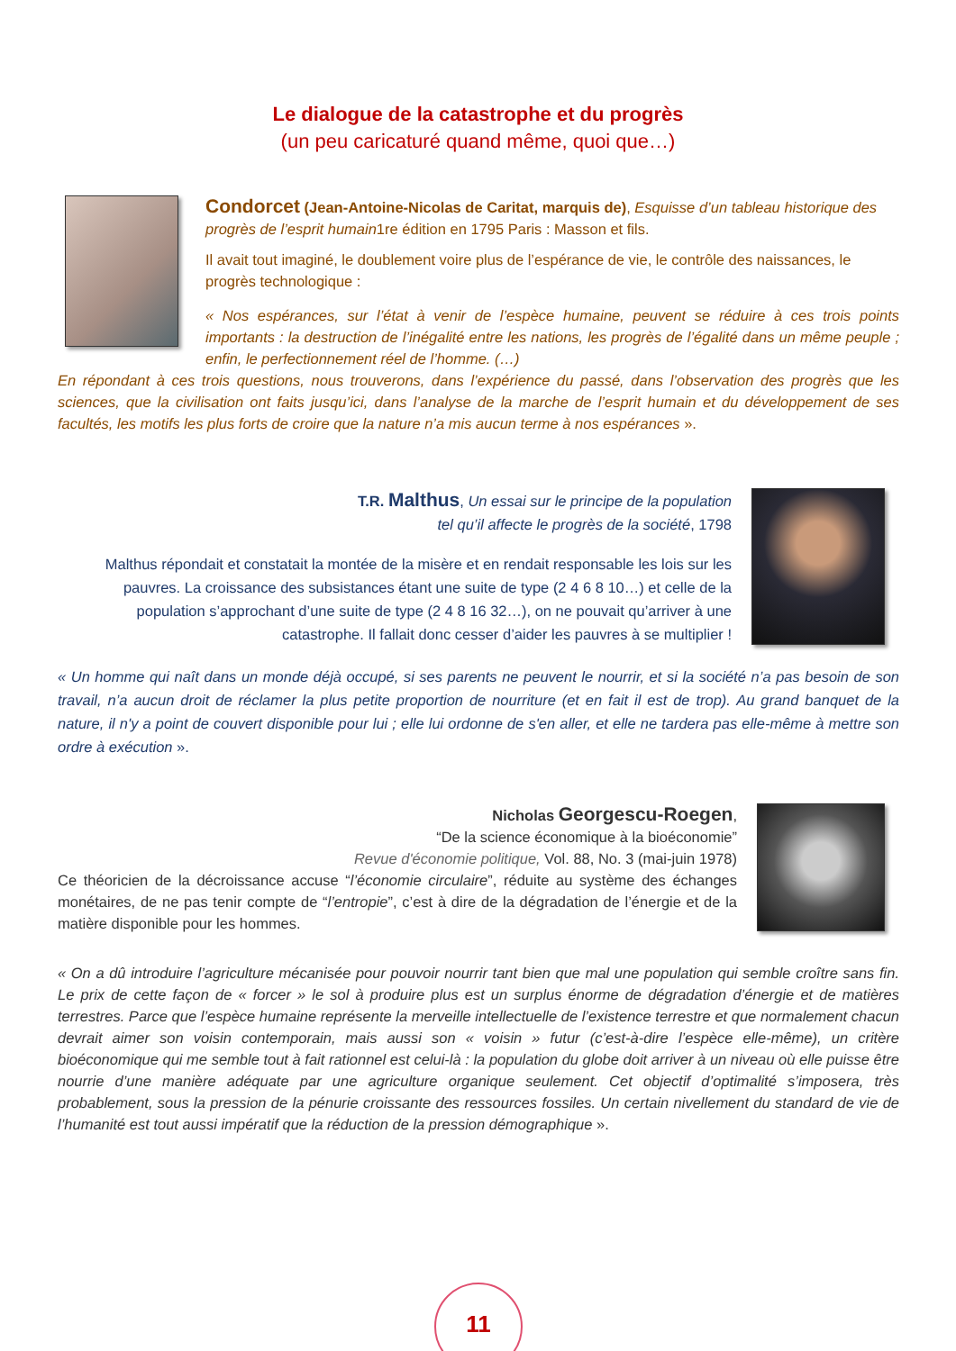Le dialogue de la catastrophe et du progrès
(un peu caricaturé quand même, quoi que…)
Condorcet (Jean-Antoine-Nicolas de Caritat, marquis de), Esquisse d’un tableau historique des progrès de l’esprit humain1re édition en 1795 Paris : Masson et fils.
Il avait tout imaginé, le doublement voire plus de l’espérance de vie, le contrôle des naissances, le progrès technologique :
« Nos espérances, sur l’état à venir de l’espèce humaine, peuvent se réduire à ces trois points importants : la destruction de l’inégalité entre les nations, les progrès de l’égalité dans un même peuple ; enfin, le perfectionnement réel de l’homme. (…)
En répondant à ces trois questions, nous trouverons, dans l’expérience du passé, dans l’observation des progrès que les sciences, que la civilisation ont faits jusqu’ici, dans l’analyse de la marche de l’esprit humain et du développement de ses facultés, les motifs les plus forts de croire que la nature n’a mis aucun terme à nos espérances ».
T.R. Malthus, Un essai sur le principe de la population
tel qu’il affecte le progrès de la société, 1798
Malthus répondait et constatait la montée de la misère et en rendait responsable les lois sur les pauvres. La croissance des subsistances étant une suite de type (2 4 6 8 10…) et celle de la population s’approchant d’une suite de type (2 4 8 16 32…), on ne pouvait qu’arriver à une catastrophe. Il fallait donc cesser d’aider les pauvres à se multiplier !
« Un homme qui naît dans un monde déjà occupé, si ses parents ne peuvent le nourrir, et si la société n’a pas besoin de son travail, n’a aucun droit de réclamer la plus petite proportion de nourriture (et en fait il est de trop). Au grand banquet de la nature, il n'y a point de couvert disponible pour lui ; elle lui ordonne de s'en aller, et elle ne tardera pas elle-même à mettre son ordre à exécution ».
Nicholas Georgescu-Roegen,
“De la science économique à la bioéconomie”
Revue d'économie politique, Vol. 88, No. 3 (mai-juin 1978)
Ce théoricien de la décroissance accuse “l’économie circulaire”, réduite au système des échanges monétaires, de ne pas tenir compte de “l’entropie”, c’est à dire de la dégradation de l’énergie et de la matière disponible pour les hommes.
« On a dû introduire l’agriculture mécanisée pour pouvoir nourrir tant bien que mal une population qui semble croître sans fin. Le prix de cette façon de « forcer » le sol à produire plus est un surplus énorme de dégradation d’énergie et de matières terrestres. Parce que l’espèce humaine représente la merveille intellectuelle de l’existence terrestre et que normalement chacun devrait aimer son voisin contemporain, mais aussi son « voisin » futur (c’est-à-dire l’espèce elle-même), un critère bioéconomique qui me semble tout à fait rationnel est celui-là : la population du globe doit arriver à un niveau où elle puisse être nourrie d’une manière adéquate par une agriculture organique seulement. Cet objectif d’optimalité s’imposera, très probablement, sous la pression de la pénurie croissante des ressources fossiles. Un certain nivellement du standard de vie de l’humanité est tout aussi impératif que la réduction de la pression démographique ».
11